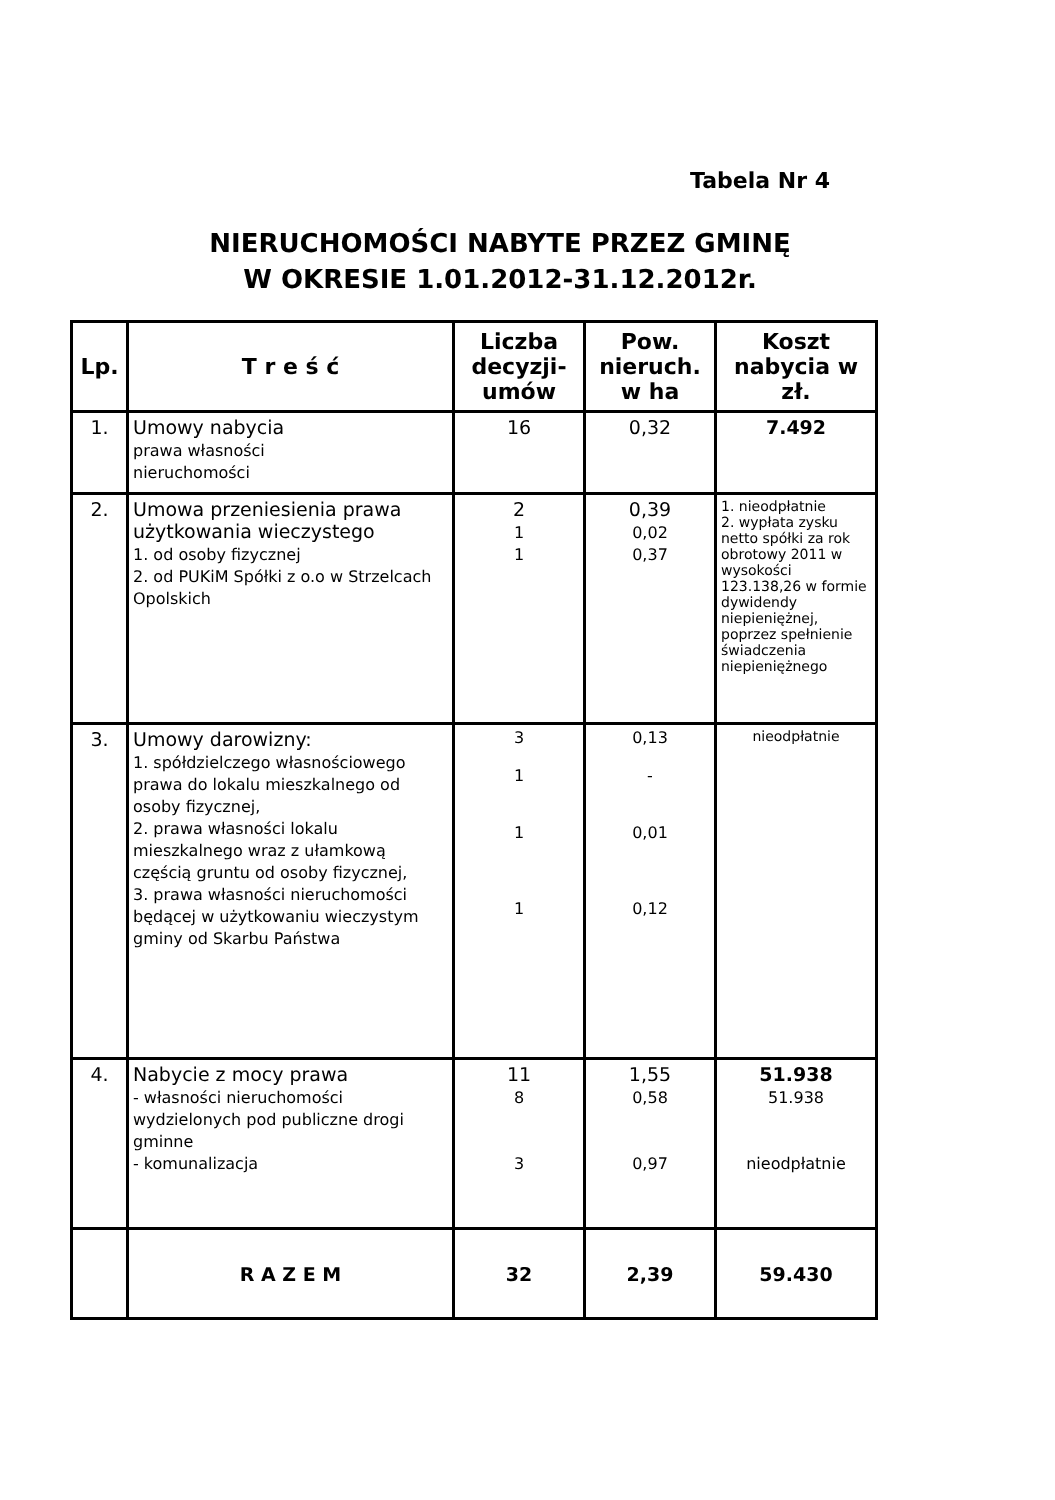Tabela Nr 4
NIERUCHOMOŚCI NABYTE PRZEZ GMINĘ
W OKRESIE 1.01.2012-31.12.2012r.
| Lp. | T r e ś ć | Liczba decyzji-umów | Pow. nieruch. w ha | Koszt nabycia w zł. |
| --- | --- | --- | --- | --- |
| 1. | Umowy nabycia prawa własności nieruchomości | 16 | 0,32 | 7.492 |
| 2. | Umowa przeniesienia prawa użytkowania wieczystego 1. od osoby fizycznej 2. od PUKiM Spółki z o.o w Strzelcach Opolskich | 2 1 1 | 0,39 0,02 0,37 | 1. nieodpłatnie 2. wypłata zysku netto spółki za rok obrotowy 2011 w wysokości 123.138,26 w formie dywidendy niepieniężnej, poprzez spełnienie świadczenia niepieniężnego |
| 3. | Umowy darowizny: 1. spółdzielczego własnościowego prawa do lokalu mieszkalnego od osoby fizycznej, 2. prawa własności lokalu mieszkalnego wraz z ułamkową częścią gruntu od osoby fizycznej, 3. prawa własności nieruchomości będącej w użytkowaniu wieczystym gminy od Skarbu Państwa | 3 1 1 1 | 0,13 - 0,01 0,12 | nieodpłatnie |
| 4. | Nabycie z mocy prawa - własności nieruchomości wydzielonych pod publiczne drogi gminne - komunalizacja | 11 8 3 | 1,55 0,58 0,97 | 51.938 51.938 nieodpłatnie |
| | R A Z E M | 32 | 2,39 | 59.430 |